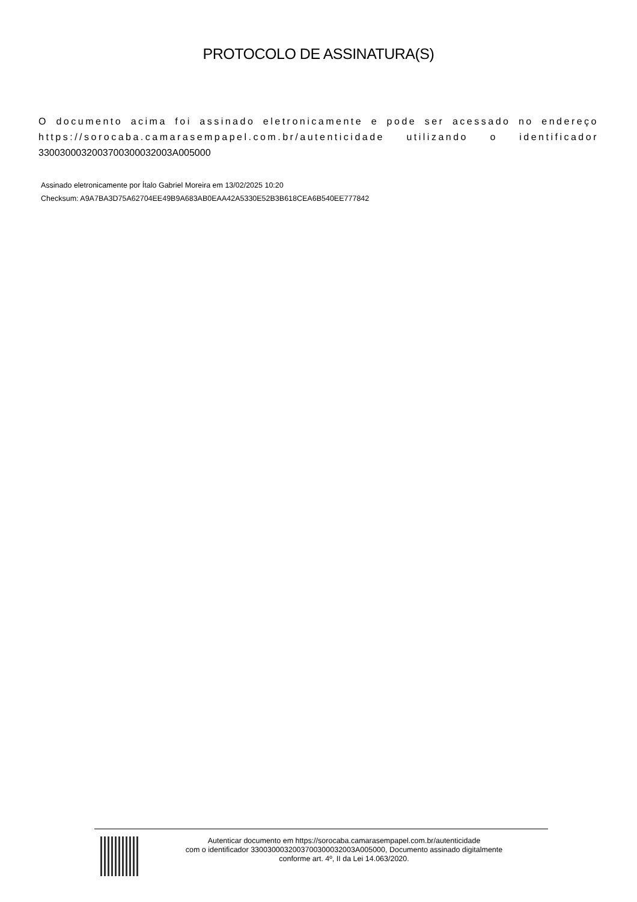PROTOCOLO DE ASSINATURA(S)
O documento acima foi assinado eletronicamente e pode ser acessado no endereço https://sorocaba.camarasempapel.com.br/autenticidade utilizando o identificador 330030003200370030003200​3A005000
Assinado eletronicamente por Ítalo Gabriel Moreira em 13/02/2025 10:20
Checksum: A9A7BA3D75A62704EE49B9A683AB0EAA42A5330E52B3B618CEA6B540EE777842
Autenticar documento em https://sorocaba.camarasempapel.com.br/autenticidade
com o identificador 3300300032003700300032003A005000, Documento assinado digitalmente
conforme art. 4º, II da Lei 14.063/2020.